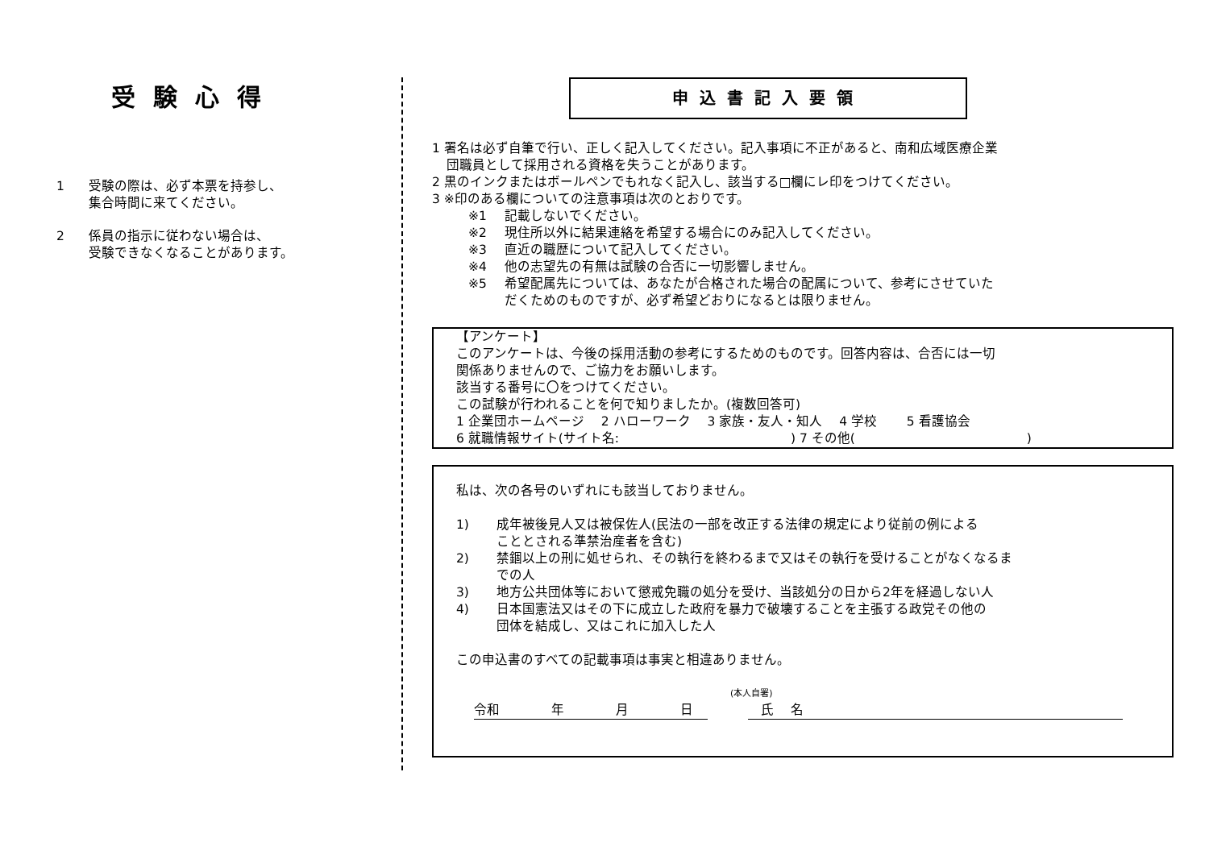受験心得
1 受験の際は、必ず本票を持参し、
集合時間に来てください。
2 係員の指示に従わない場合は、
受験できなくなることがあります。
申込書記入要領
1 署名は必ず自筆で行い、正しく記入してください。記入事項に不正があると、南和広域医療企業
団職員として採用される資格を失うことがあります。
2 黒のインクまたはボールペンでもれなく記入し、該当する□欄にレ印をつけてください。
3 ※印のある欄についての注意事項は次のとおりです。
※1 記載しないでください。
※2 現住所以外に結果連絡を希望する場合にのみ記入してください。
※3 直近の職歴について記入してください。
※4 他の志望先の有無は試験の合否に一切影響しません。
※5 希望配属先については、あなたが合格された場合の配属について、参考にさせていた
だくためのものですが、必ず希望どおりになるとは限りません。
【アンケート】
このアンケートは、今後の採用活動の参考にするためのものです。回答内容は、合否には一切
関係ありませんので、ご協力をお願いします。
該当する番号に〇をつけてください。
この試験が行われることを何で知りましたか。(複数回答可)
1 企業団ホームページ　 2 ハローワーク　 3 家族・友人・知人　 4 学校　　 5 看護協会
6 就職情報サイト(サイト名:　　　　　　　　　　　　　 ) 7 その他(　　　　　　　　　　　　　 )
私は、次の各号のいずれにも該当しておりません。
1) 成年被後見人又は被保佐人(民法の一部を改正する法律の規定により従前の例による
こととされる準禁治産者を含む)
2) 禁錮以上の刑に処せられ、その執行を終わるまで又はその執行を受けることがなくなるま
での人
3) 地方公共団体等において懲戒免職の処分を受け、当該処分の日から2年を経過しない人
4) 日本国憲法又はその下に成立した政府を暴力で破壊することを主張する政党その他の
団体を結成し、又はこれに加入した人
この申込書のすべての記載事項は事実と相違ありません。
(本人自署)
令和　　　　年　　　　月　　　　日 　氏　 名